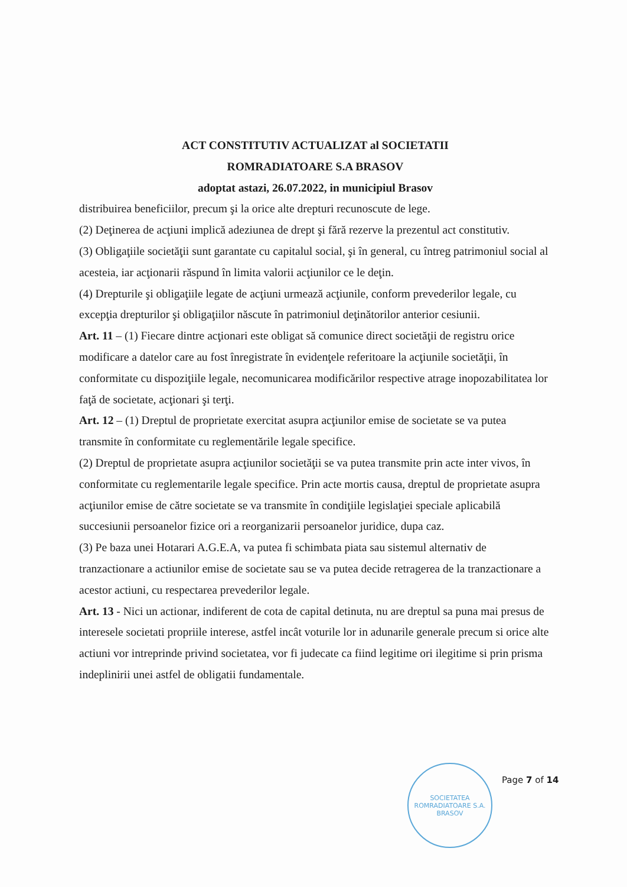ACT CONSTITUTIV ACTUALIZAT al SOCIETATII
ROMRADIATOARE S.A BRASOV
adoptat astazi, 26.07.2022, in municipiul Brasov
distribuirea beneficiilor, precum şi la orice alte drepturi recunoscute de lege.
(2) Deţinerea de acţiuni implică adeziunea de drept şi fără rezerve la prezentul act constitutiv.
(3) Obligaţiile societăţii sunt garantate cu capitalul social, şi în general, cu întreg patrimoniul social al acesteia, iar acţionarii răspund în limita valorii acţiunilor ce le deţin.
(4) Drepturile şi obligaţiile legate de acţiuni urmează acţiunile, conform prevederilor legale, cu excepţia drepturilor şi obligaţiilor născute în patrimoniul deţinătorilor anterior cesiunii.
Art. 11 – (1) Fiecare dintre acţionari este obligat să comunice direct societăţii de registru orice modificare a datelor care au fost înregistrate în evidenţele referitoare la acţiunile societăţii, în conformitate cu dispoziţiile legale, necomunicarea modificărilor respective atrage inopozabilitatea lor faţă de societate, acţionari şi terţi.
Art. 12 – (1) Dreptul de proprietate exercitat asupra acţiunilor emise de societate se va putea transmite în conformitate cu reglementările legale specifice.
(2) Dreptul de proprietate asupra acţiunilor societăţii se va putea transmite prin acte inter vivos, în conformitate cu reglementarile legale specifice. Prin acte mortis causa, dreptul de proprietate asupra acţiunilor emise de către societate se va transmite în condiţiile legislaţiei speciale aplicabilă succesiunii persoanelor fizice ori a reorganizarii persoanelor juridice, dupa caz.
(3) Pe baza unei Hotarari A.G.E.A, va putea fi schimbata piata sau sistemul alternativ de tranzactionare a actiunilor emise de societate sau se va putea decide retragerea de la tranzactionare a acestor actiuni, cu respectarea prevederilor legale.
Art. 13 - Nici un actionar, indiferent de cota de capital detinuta, nu are dreptul sa puna mai presus de interesele societati propriile interese, astfel incât voturile lor in adunarile generale precum si orice alte actiuni vor intreprinde privind societatea, vor fi judecate ca fiind legitime ori ilegitime si prin prisma indeplinirii unei astfel de obligatii fundamentale.
SOCIETATEA ROMRADIATOARE S.A.
BRASOV
Page 7 of 14